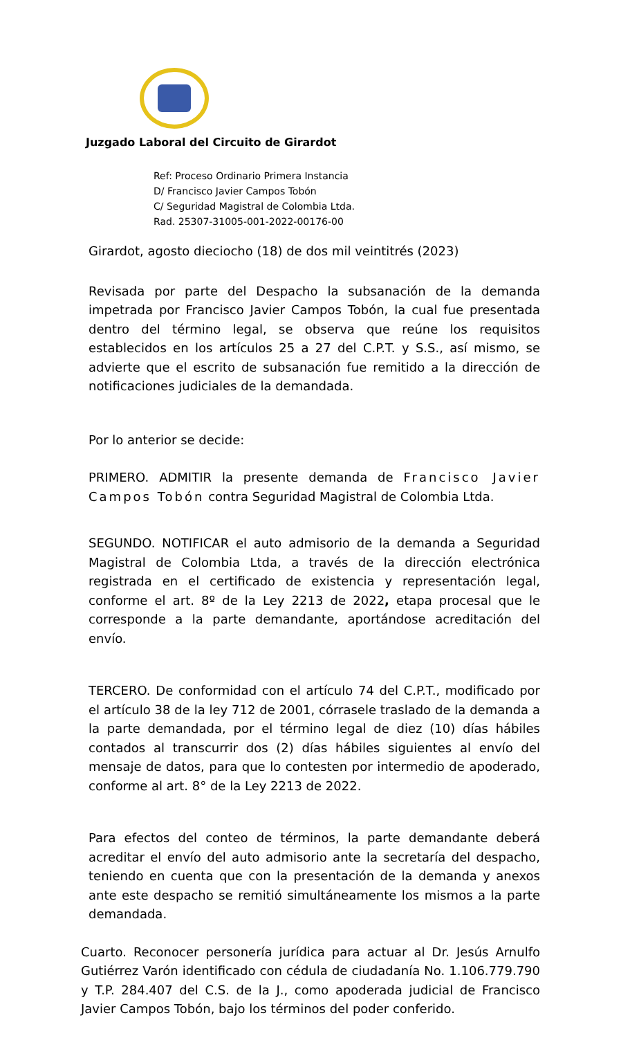Juzgado Laboral del Circuito de Girardot
Ref: Proceso Ordinario Primera Instancia
D/ Francisco Javier Campos Tobón
C/ Seguridad Magistral de Colombia Ltda.
Rad. 25307-31005-001-2022-00176-00
Girardot, agosto dieciocho (18) de dos mil veintitrés (2023)
Revisada por parte del Despacho la subsanación de la demanda impetrada por Francisco Javier Campos Tobón, la cual fue presentada dentro del término legal, se observa que reúne los requisitos establecidos en los artículos 25 a 27 del C.P.T. y S.S., así mismo, se advierte que el escrito de subsanación fue remitido a la dirección de notificaciones judiciales de la demandada.
Por lo anterior se decide:
PRIMERO. ADMITIR la presente demanda de Francisco Javier Campos Tobón contra Seguridad Magistral de Colombia Ltda.
SEGUNDO. NOTIFICAR el auto admisorio de la demanda a Seguridad Magistral de Colombia Ltda, a través de la dirección electrónica registrada en el certificado de existencia y representación legal, conforme el art. 8º de la Ley 2213 de 2022, etapa procesal que le corresponde a la parte demandante, aportándose acreditación del envío.
TERCERO. De conformidad con el artículo 74 del C.P.T., modificado por el artículo 38 de la ley 712 de 2001, córrasele traslado de la demanda a la parte demandada, por el término legal de diez (10) días hábiles contados al transcurrir dos (2) días hábiles siguientes al envío del mensaje de datos, para que lo contesten por intermedio de apoderado, conforme al art. 8° de la Ley 2213 de 2022.
Para efectos del conteo de términos, la parte demandante deberá acreditar el envío del auto admisorio ante la secretaría del despacho, teniendo en cuenta que con la presentación de la demanda y anexos ante este despacho se remitió simultáneamente los mismos a la parte demandada.
Cuarto. Reconocer personería jurídica para actuar al Dr. Jesús Arnulfo Gutiérrez Varón identificado con cédula de ciudadanía No. 1.106.779.790 y T.P. 284.407 del C.S. de la J., como apoderada judicial de Francisco Javier Campos Tobón, bajo los términos del poder conferido.